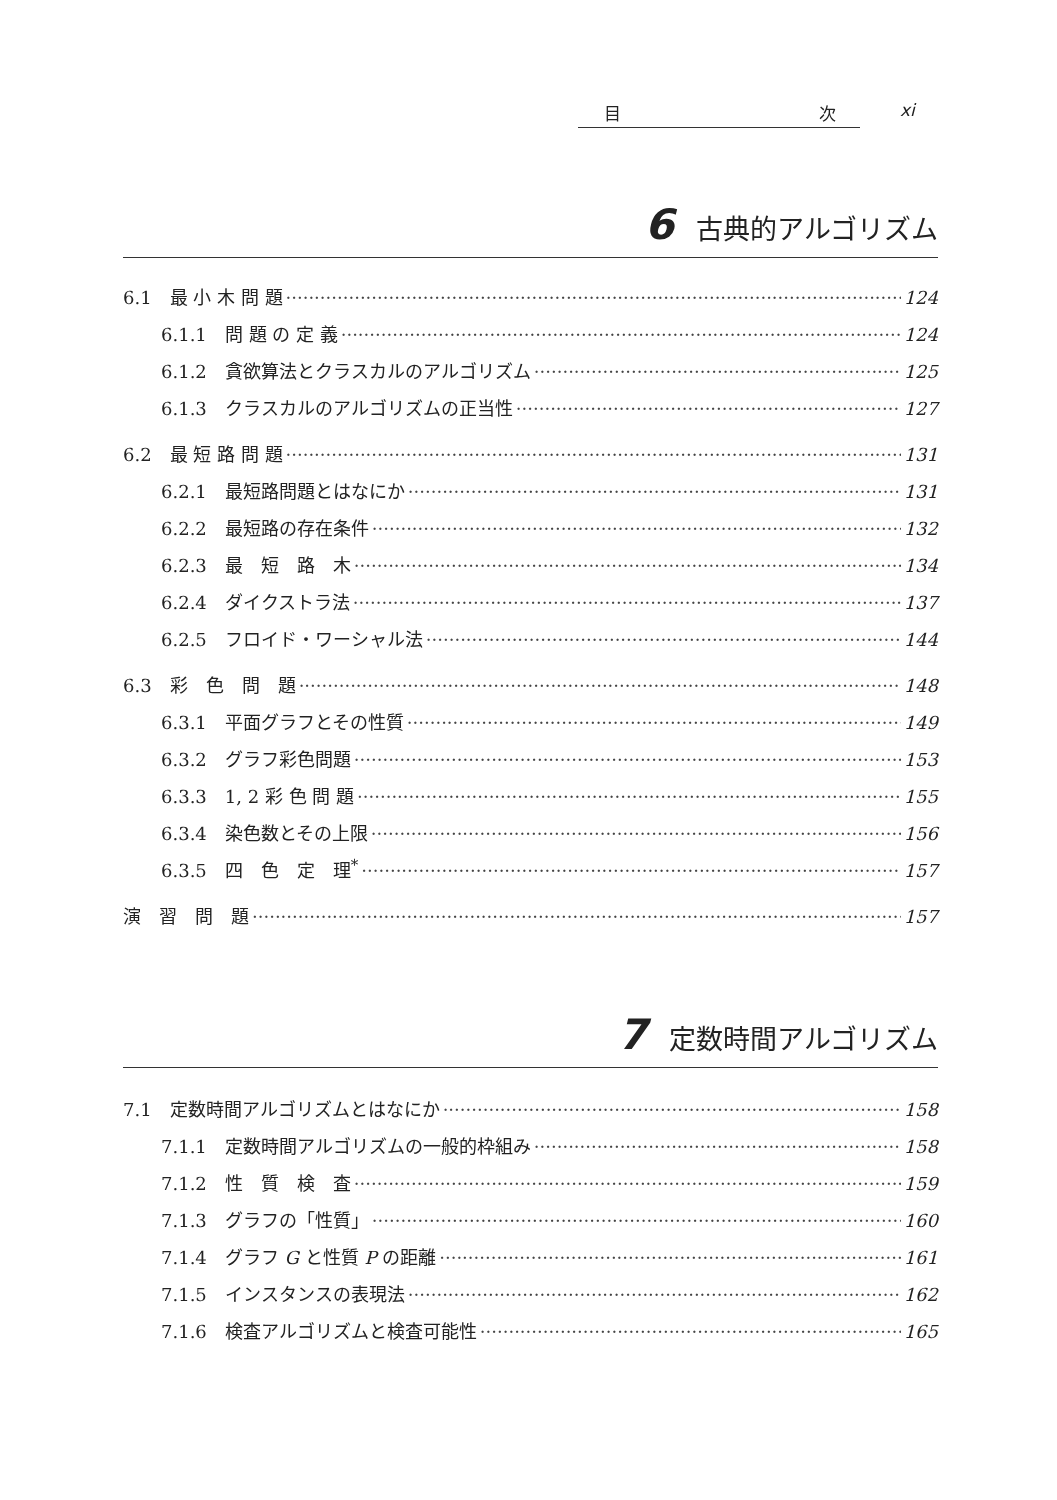目 次 xi
6 古典的アルゴリズム
6.1　最 小 木 問 題 124
6.1.1　問 題 の 定 義 124
6.1.2　貪欲算法とクラスカルのアルゴリズム 125
6.1.3　クラスカルのアルゴリズムの正当性 127
6.2　最 短 路 問 題 131
6.2.1　最短路問題とはなにか 131
6.2.2　最短路の存在条件 132
6.2.3　最　短　路　木 134
6.2.4　ダイクストラ法 137
6.2.5　フロイド・ワーシャル法 144
6.3　彩　色　問　題 148
6.3.1　平面グラフとその性質 149
6.3.2　グラフ彩色問題 153
6.3.3　1, 2 彩 色 問 題 155
6.3.4　染色数とその上限 156
6.3.5　四　色　定　理<sup>*</sup> 157
演　習　問　題 157
7 定数時間アルゴリズム
7.1　定数時間アルゴリズムとはなにか 158
7.1.1　定数時間アルゴリズムの一般的枠組み 158
7.1.2　性　質　検　査 159
7.1.3　グラフの「性質」 160
7.1.4　グラフ G と性質 P の距離 161
7.1.5　インスタンスの表現法 162
7.1.6　検査アルゴリズムと検査可能性 165